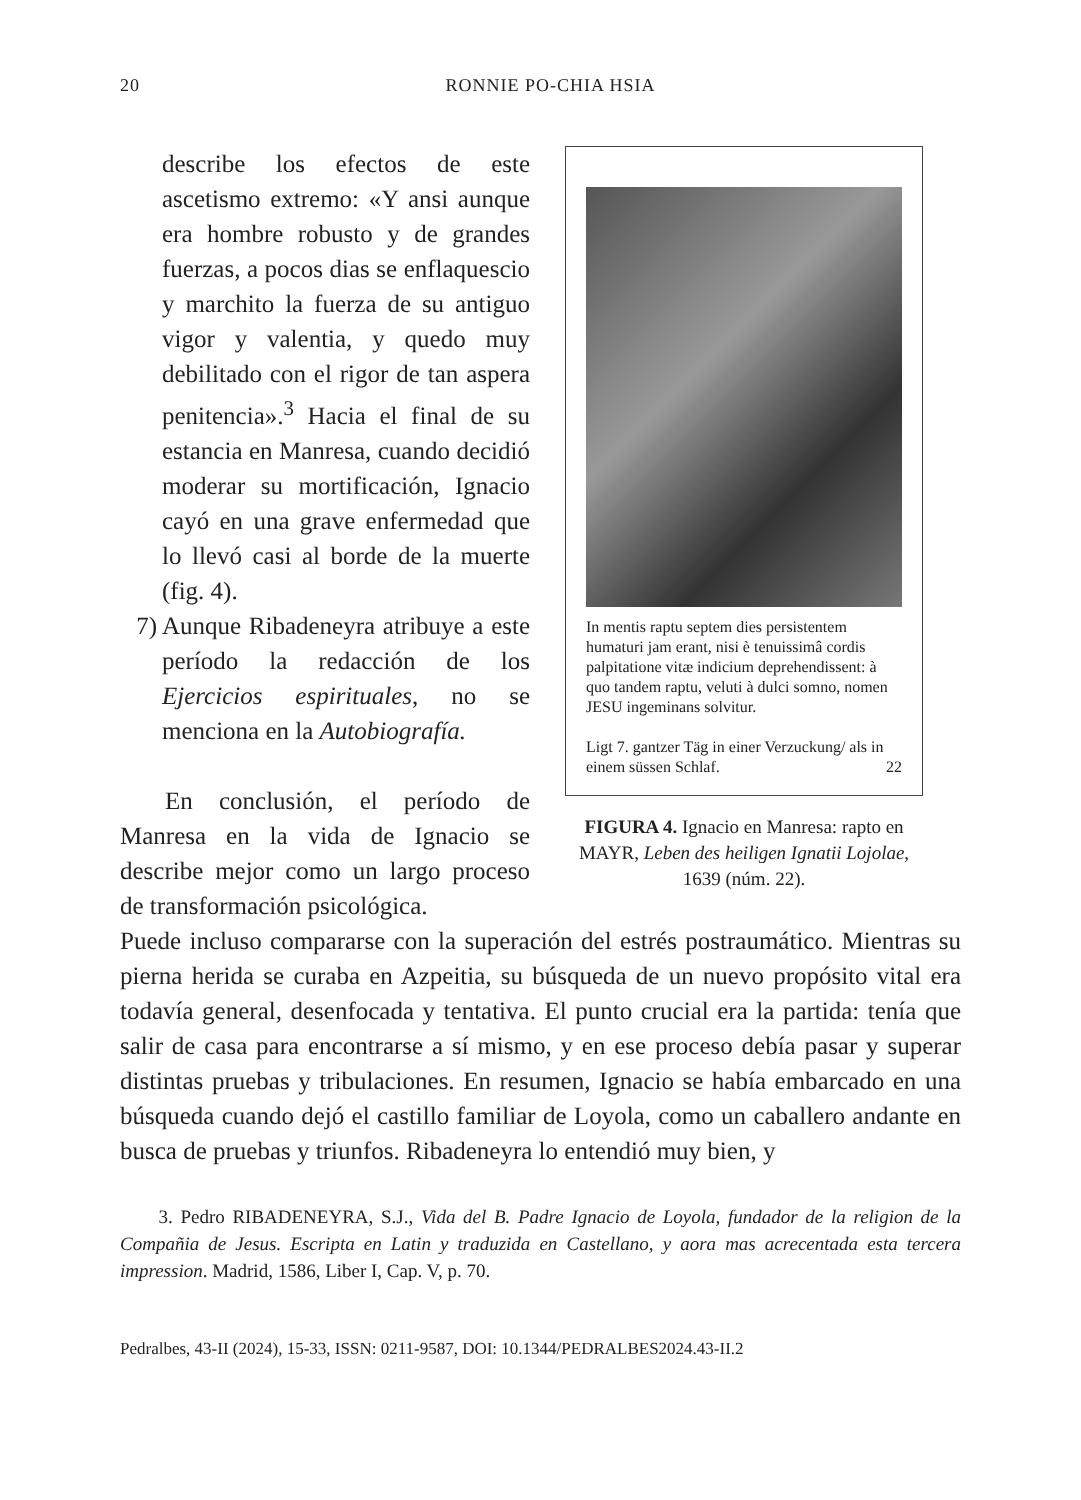20 RONNIE PO-CHIA HSIA
describe los efectos de este ascetismo extremo: «Y ansi aunque era hombre robusto y de grandes fuerzas, a pocos dias se enflaquescio y marchito la fuerza de su antiguo vigor y valentia, y quedo muy debilitado con el rigor de tan aspera penitencia».<sup>3</sup> Hacia el final de su estancia en Manresa, cuando decidió moderar su mortificación, Ignacio cayó en una grave enfermedad que lo llevó casi al borde de la muerte (fig. 4).
7) Aunque Ribadeneyra atribuye a este período la redacción de los Ejercicios espirituales, no se menciona en la Autobiografía.
En conclusión, el período de Manresa en la vida de Ignacio se describe mejor como un largo proceso de transformación psicológica.
In mentis raptu septem dies persistentem humaturi jam erant, nisi è tenuissimâ cordis palpitatione vitæ indicium deprehendissent: à quo tandem raptu, veluti à dulci somno, nomen JESU ingeminans solvitur.
Ligt 7. gantzer Täg in einer Verzuckung/ als in einem süssen Schlaf. 22
FIGURA 4. Ignacio en Manresa: rapto en MAYR, Leben des heiligen Ignatii Lojolae, 1639 (núm. 22).
Puede incluso compararse con la superación del estrés postraumático. Mientras su pierna herida se curaba en Azpeitia, su búsqueda de un nuevo propósito vital era todavía general, desenfocada y tentativa. El punto crucial era la partida: tenía que salir de casa para encontrarse a sí mismo, y en ese proceso debía pasar y superar distintas pruebas y tribulaciones. En resumen, Ignacio se había embarcado en una búsqueda cuando dejó el castillo familiar de Loyola, como un caballero andante en busca de pruebas y triunfos. Ribadeneyra lo entendió muy bien, y
3. Pedro RIBADENEYRA, S.J., Vida del B. Padre Ignacio de Loyola, fundador de la religion de la Compañia de Jesus. Escripta en Latin y traduzida en Castellano, y aora mas acrecentada esta tercera impression. Madrid, 1586, Liber I, Cap. V, p. 70.
Pedralbes, 43-II (2024), 15-33, ISSN: 0211-9587, DOI: 10.1344/PEDRALBES2024.43-II.2